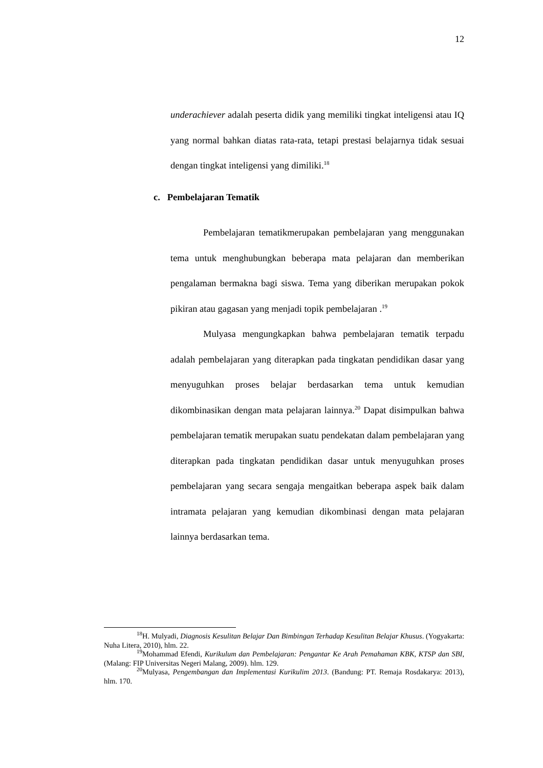12
underachiever adalah peserta didik yang memiliki tingkat inteligensi atau IQ yang normal bahkan diatas rata-rata, tetapi prestasi belajarnya tidak sesuai dengan tingkat inteligensi yang dimiliki.<sup>18</sup>
c. Pembelajaran Tematik
Pembelajaran tematikmerupakan pembelajaran yang menggunakan tema untuk menghubungkan beberapa mata pelajaran dan memberikan pengalaman bermakna bagi siswa. Tema yang diberikan merupakan pokok pikiran atau gagasan yang menjadi topik pembelajaran .<sup>19</sup>
Mulyasa mengungkapkan bahwa pembelajaran tematik terpadu adalah pembelajaran yang diterapkan pada tingkatan pendidikan dasar yang menyuguhkan proses belajar berdasarkan tema untuk kemudian dikombinasikan dengan mata pelajaran lainnya.<sup>20</sup> Dapat disimpulkan bahwa pembelajaran tematik merupakan suatu pendekatan dalam pembelajaran yang diterapkan pada tingkatan pendidikan dasar untuk menyuguhkan proses pembelajaran yang secara sengaja mengaitkan beberapa aspek baik dalam intramata pelajaran yang kemudian dikombinasi dengan mata pelajaran lainnya berdasarkan tema.
<sup>18</sup>H. Mulyadi, Diagnosis Kesulitan Belajar Dan Bimbingan Terhadap Kesulitan Belajar Khusus. (Yogyakarta: Nuha Litera, 2010), hlm. 22.
<sup>19</sup> Mohammad Efendi, Kurikulum dan Pembelajaran: Pengantar Ke Arah Pemahaman KBK, KTSP dan SBI, (Malang: FIP Universitas Negeri Malang, 2009). hlm. 129.
<sup>20</sup> Mulyasa, Pengembangan dan Implementasi Kurikulim 2013. (Bandung: PT. Remaja Rosdakarya: 2013), hlm. 170.